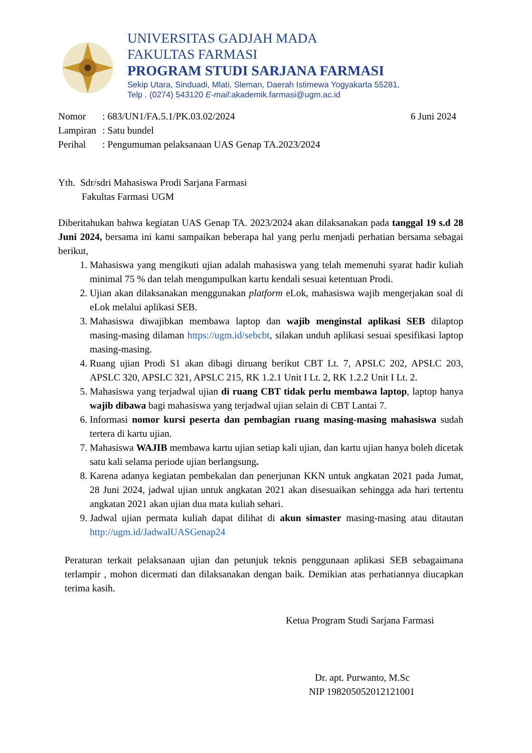UNIVERSITAS GADJAH MADA
FAKULTAS FARMASI
PROGRAM STUDI SARJANA FARMASI
Sekip Utara, Sinduadi, Mlati, Sleman, Daerah Istimewa Yogyakarta 55281,
Telp . (0274) 543120 E-mail:akademik.farmasi@ugm.ac.id
| Nomor | : 683/UN1/FA.5.1/PK.03.02/2024 | 6 Juni 2024 |
| Lampiran | : Satu bundel | |
| Perihal | : Pengumuman pelaksanaan UAS Genap TA.2023/2024 | |
Yth. Sdr/sdri Mahasiswa Prodi Sarjana Farmasi
Fakultas Farmasi UGM
Diberitahukan bahwa kegiatan UAS Genap TA. 2023/2024 akan dilaksanakan pada tanggal 19 s.d 28 Juni 2024, bersama ini kami sampaikan beberapa hal yang perlu menjadi perhatian bersama sebagai berikut,
1. Mahasiswa yang mengikuti ujian adalah mahasiswa yang telah memenuhi syarat hadir kuliah minimal 75 % dan telah mengumpulkan kartu kendali sesuai ketentuan Prodi.
2. Ujian akan dilaksanakan menggunakan platform eLok, mahasiswa wajib mengerjakan soal di eLok melalui aplikasi SEB.
3. Mahasiswa diwajibkan membawa laptop dan wajib menginstal aplikasi SEB dilaptop masing-masing dilaman https://ugm.id/sebcbt, silakan unduh aplikasi sesuai spesifikasi laptop masing-masing.
4. Ruang ujian Prodi S1 akan dibagi diruang berikut CBT Lt. 7, APSLC 202, APSLC 203, APSLC 320, APSLC 321, APSLC 215, RK 1.2.1 Unit I Lt. 2, RK 1.2.2 Unit I Lt. 2.
5. Mahasiswa yang terjadwal ujian di ruang CBT tidak perlu membawa laptop, laptop hanya wajib dibawa bagi mahasiswa yang terjadwal ujian selain di CBT Lantai 7.
6. Informasi nomor kursi peserta dan pembagian ruang masing-masing mahasiswa sudah tertera di kartu ujian.
7. Mahasiswa WAJIB membawa kartu ujian setiap kali ujian, dan kartu ujian hanya boleh dicetak satu kali selama periode ujian berlangsung.
8. Karena adanya kegiatan pembekalan dan penerjunan KKN untuk angkatan 2021 pada Jumat, 28 Juni 2024, jadwal ujian untuk angkatan 2021 akan disesuaikan sehingga ada hari tertentu angkatan 2021 akan ujian dua mata kuliah sehari.
9. Jadwal ujian permata kuliah dapat dilihat di akun simaster masing-masing atau ditautan http://ugm.id/JadwalUASGenap24
Peraturan terkait pelaksanaan ujian dan petunjuk teknis penggunaan aplikasi SEB sebagaimana terlampir , mohon dicermati dan dilaksanakan dengan baik. Demikian atas perhatiannya diucapkan terima kasih.
Ketua Program Studi Sarjana Farmasi
Dr. apt. Purwanto, M.Sc
NIP 198205052012121001